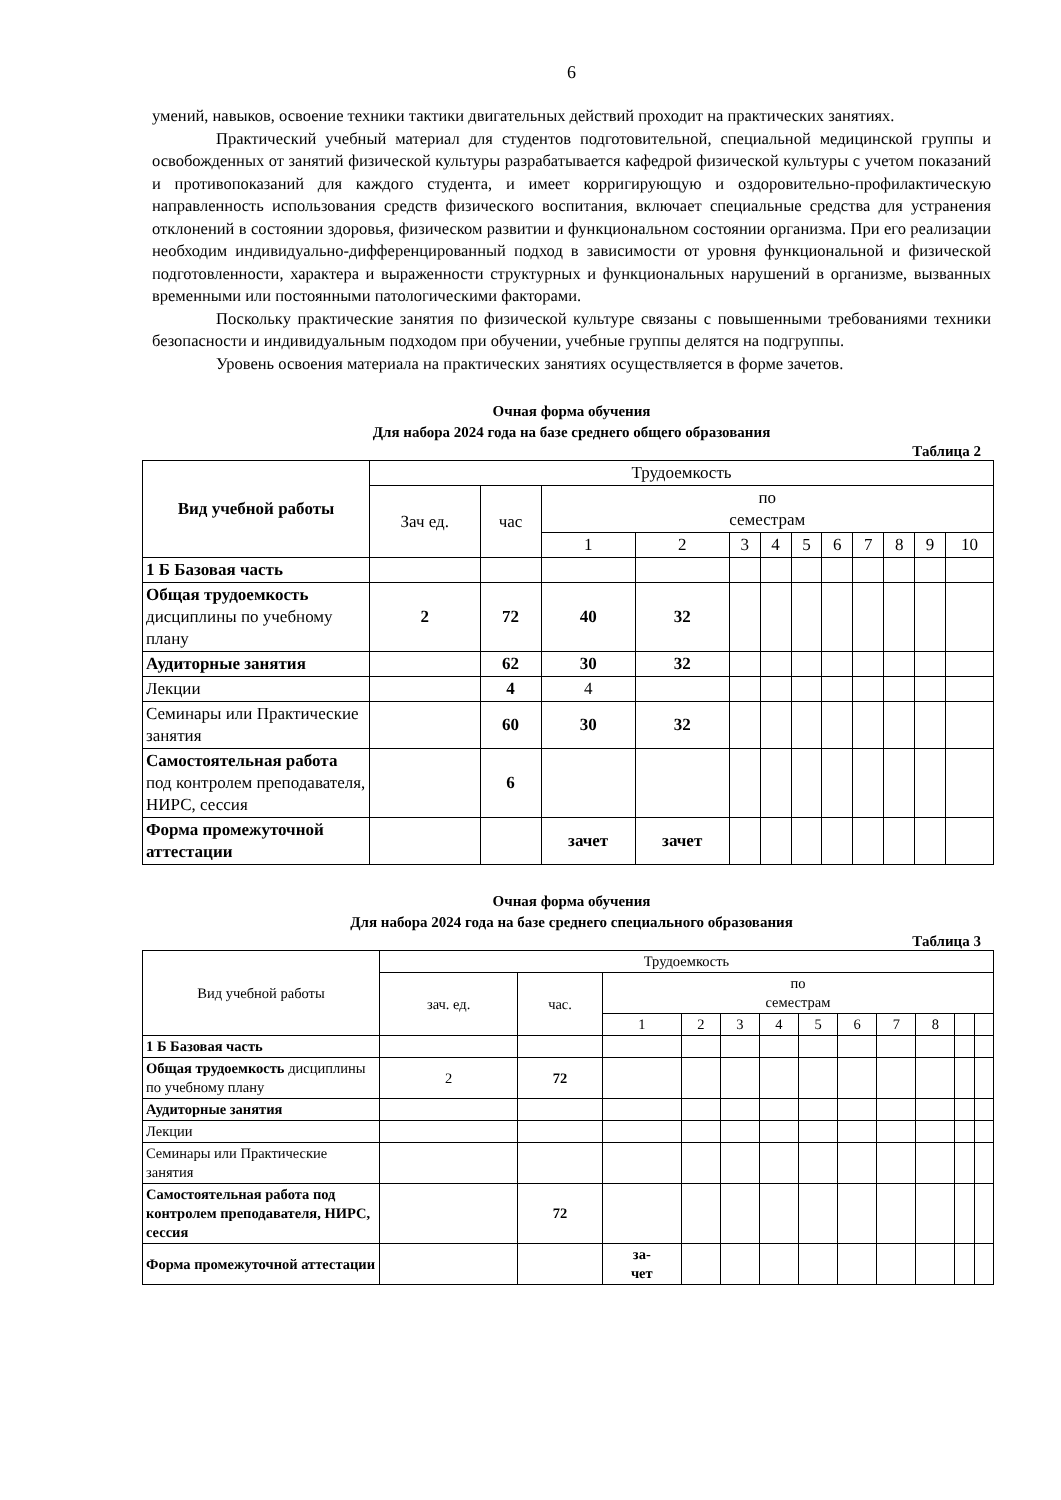6
умений, навыков, освоение техники тактики двигательных действий проходит на практических занятиях.
Практический учебный материал для студентов подготовительной, специальной медицинской группы и освобожденных от занятий физической культуры разрабатывается кафедрой физической культуры с учетом показаний и противопоказаний для каждого студента, и имеет корригирующую и оздоровительно-профилактическую направленность использования средств физического воспитания, включает специальные средства для устранения отклонений в состоянии здоровья, физическом развитии и функциональном состоянии организма. При его реализации необходим индивидуально-дифференцированный подход в зависимости от уровня функциональной и физической подготовленности, характера и выраженности структурных и функциональных нарушений в организме, вызванных временными или постоянными патологическими факторами.
Поскольку практические занятия по физической культуре связаны с повышенными требованиями техники безопасности и индивидуальным подходом при обучении, учебные группы делятся на подгруппы.
Уровень освоения материала на практических занятиях осуществляется в форме зачетов.
Очная форма обучения
Для набора 2024 года на базе среднего общего образования
Таблица 2
| Вид учебной работы | Трудоемкость | | | | | | | | | | | |
| --- | --- | --- | --- | --- | --- | --- | --- | --- | --- | --- | --- | --- |
| | Зач ед. | час | по семестрам | | | | | | | | | |
| | | | 1 | 2 | 3 | 4 | 5 | 6 | 7 | 8 | 9 | 10 |
| 1 Б Базовая часть | | | | | | | | | | | | |
| Общая трудоемкость дисциплины по учебному плану | 2 | 72 | 40 | 32 | | | | | | | | |
| Аудиторные занятия | | 62 | 30 | 32 | | | | | | | | |
| Лекции | | 4 | 4 | | | | | | | | | |
| Семинары или Практические занятия | | 60 | 30 | 32 | | | | | | | | |
| Самостоятельная работа под контролем преподавателя, НИРС, сессия | | 6 | | | | | | | | | | |
| Форма промежуточной аттестации | | | зачет | зачет | | | | | | | | |
Очная форма обучения
Для набора 2024 года на базе среднего специального образования
Таблица 3
| Вид учебной работы | Трудоемкость | | | | | | | | | | | |
| --- | --- | --- | --- | --- | --- | --- | --- | --- | --- | --- | --- | --- |
| | зач. ед. | час. | по семестрам | | | | | | | | | |
| | | | 1 | 2 | 3 | 4 | 5 | 6 | 7 | 8 | | |
| 1 Б Базовая часть | | | | | | | | | | | | |
| Общая трудоемкость дисциплины по учебному плану | 2 | 72 | | | | | | | | | | |
| Аудиторные занятия | | | | | | | | | | | | |
| Лекции | | | | | | | | | | | | |
| Семинары или Практические занятия | | | | | | | | | | | | |
| Самостоятельная работа под контролем преподавателя, НИРС, сессия | | 72 | | | | | | | | | | |
| Форма промежуточной аттестации | | | за- чет | | | | | | | | | |